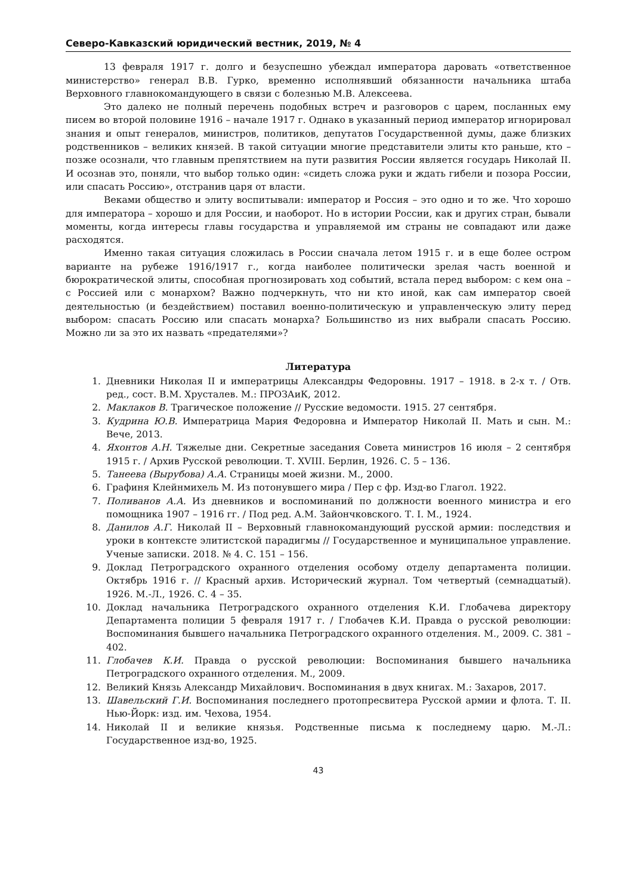Северо-Кавказский юридический вестник, 2019, № 4
13 февраля 1917 г. долго и безуспешно убеждал императора даровать «ответственное министерство» генерал В.В. Гурко, временно исполнявший обязанности начальника штаба Верховного главнокомандующего в связи с болезнью М.В. Алексеева.
Это далеко не полный перечень подобных встреч и разговоров с царем, посланных ему писем во второй половине 1916 – начале 1917 г. Однако в указанный период император игнорировал знания и опыт генералов, министров, политиков, депутатов Государственной думы, даже близких родственников – великих князей. В такой ситуации многие представители элиты кто раньше, кто – позже осознали, что главным препятствием на пути развития России является государь Николай II. И осознав это, поняли, что выбор только один: «сидеть сложа руки и ждать гибели и позора России, или спасать Россию», отстранив царя от власти.
Веками общество и элиту воспитывали: император и Россия – это одно и то же. Что хорошо для императора – хорошо и для России, и наоборот. Но в истории России, как и других стран, бывали моменты, когда интересы главы государства и управляемой им страны не совпадают или даже расходятся.
Именно такая ситуация сложилась в России сначала летом 1915 г. и в еще более остром варианте на рубеже 1916/1917 г., когда наиболее политически зрелая часть военной и бюрократической элиты, способная прогнозировать ход событий, встала перед выбором: с кем она – с Россией или с монархом? Важно подчеркнуть, что ни кто иной, как сам император своей деятельностью (и бездействием) поставил военно-политическую и управленческую элиту перед выбором: спасать Россию или спасать монарха? Большинство из них выбрали спасать Россию. Можно ли за это их назвать «предателями»?
Литература
1. Дневники Николая II и императрицы Александры Федоровны. 1917 – 1918. в 2-х т. / Отв. ред., сост. В.М. Хрусталев. М.: ПРОЗАиК, 2012.
2. Маклаков В. Трагическое положение // Русские ведомости. 1915. 27 сентября.
3. Кудрина Ю.В. Императрица Мария Федоровна и Император Николай II. Мать и сын. М.: Вече, 2013.
4. Яхонтов А.Н. Тяжелые дни. Секретные заседания Совета министров 16 июля – 2 сентября 1915 г. / Архив Русской революции. Т. XVIII. Берлин, 1926. С. 5 – 136.
5. Танеева (Вырубова) А.А. Страницы моей жизни. М., 2000.
6. Графиня Клейнмихель М. Из потонувшего мира / Пер с фр. Изд-во Глагол. 1922.
7. Поливанов А.А. Из дневников и воспоминаний по должности военного министра и его помощника 1907 – 1916 гг. / Под ред. А.М. Зайончковского. Т. I. М., 1924.
8. Данилов А.Г. Николай II – Верховный главнокомандующий русской армии: последствия и уроки в контексте элитистской парадигмы // Государственное и муниципальное управление. Ученые записки. 2018. № 4. С. 151 – 156.
9. Доклад Петроградского охранного отделения особому отделу департамента полиции. Октябрь 1916 г. // Красный архив. Исторический журнал. Том четвертый (семнадцатый). 1926. М.-Л., 1926. С. 4 – 35.
10. Доклад начальника Петроградского охранного отделения К.И. Глобачева директору Департамента полиции 5 февраля 1917 г. / Глобачев К.И. Правда о русской революции: Воспоминания бывшего начальника Петроградского охранного отделения. М., 2009. С. 381 – 402.
11. Глобачев К.И. Правда о русской революции: Воспоминания бывшего начальника Петроградского охранного отделения. М., 2009.
12. Великий Князь Александр Михайлович. Воспоминания в двух книгах. М.: Захаров, 2017.
13. Шавельский Г.И. Воспоминания последнего протопресвитера Русской армии и флота. Т. II. Нью-Йорк: изд. им. Чехова, 1954.
14. Николай II и великие князья. Родственные письма к последнему царю. М.-Л.: Государственное изд-во, 1925.
43